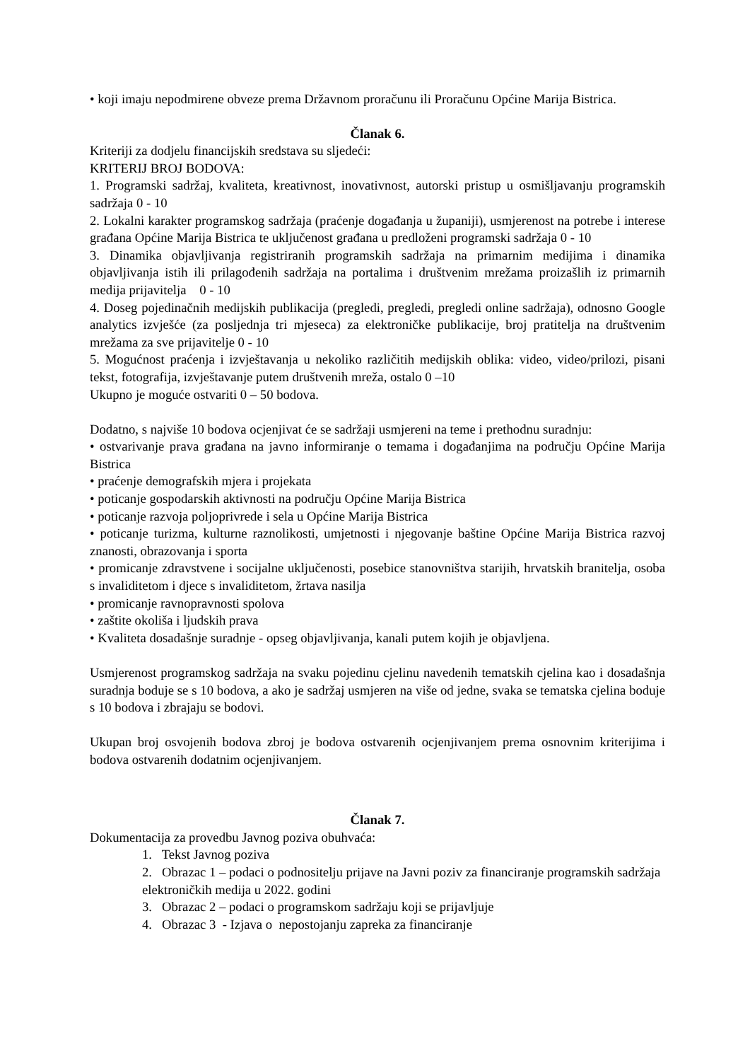• koji imaju nepodmirene obveze prema Državnom proračunu ili Proračunu Općine Marija Bistrica.
Članak 6.
Kriteriji za dodjelu financijskih sredstava su sljedeći:
KRITERIJ BROJ BODOVA:
1. Programski sadržaj, kvaliteta, kreativnost, inovativnost, autorski pristup u osmišljavanju programskih sadržaja 0 - 10
2. Lokalni karakter programskog sadržaja (praćenje događanja u županiji), usmjerenost na potrebe i interese građana Općine Marija Bistrica te uključenost građana u predloženi programski sadržaja 0 - 10
3. Dinamika objavljivanja registriranih programskih sadržaja na primarnim medijima i dinamika objavljivanja istih ili prilagođenih sadržaja na portalima i društvenim mrežama proizašlih iz primarnih medija prijavitelja 0 - 10
4. Doseg pojedinačnih medijskih publikacija (pregledi, pregledi, pregledi online sadržaja), odnosno Google analytics izvješće (za posljednja tri mjeseca) za elektroničke publikacije, broj pratitelja na društvenim mrežama za sve prijavitelje 0 - 10
5. Mogućnost praćenja i izvještavanja u nekoliko različitih medijskih oblika: video, video/prilozi, pisani tekst, fotografija, izvještavanje putem društvenih mreža, ostalo 0 –10
Ukupno je moguće ostvariti 0 – 50 bodova.
Dodatno, s najviše 10 bodova ocjenjivat će se sadržaji usmjereni na teme i prethodnu suradnju:
• ostvarivanje prava građana na javno informiranje o temama i događanjima na području Općine Marija Bistrica
• praćenje demografskih mjera i projekata
• poticanje gospodarskih aktivnosti na području Općine Marija Bistrica
• poticanje razvoja poljoprivrede i sela u Općine Marija Bistrica
• poticanje turizma, kulturne raznolikosti, umjetnosti i njegovanje baštine Općine Marija Bistrica razvoj znanosti, obrazovanja i sporta
• promicanje zdravstvene i socijalne uključenosti, posebice stanovništva starijih, hrvatskih branitelja, osoba s invaliditetom i djece s invaliditetom, žrtava nasilja
• promicanje ravnopravnosti spolova
• zaštite okoliša i ljudskih prava
• Kvaliteta dosadašnje suradnje - opseg objavljivanja, kanali putem kojih je objavljena.
Usmjerenost programskog sadržaja na svaku pojedinu cjelinu navedenih tematskih cjelina kao i dosadašnja suradnja boduje se s 10 bodova, a ako je sadržaj usmjeren na više od jedne, svaka se tematska cjelina boduje s 10 bodova i zbrajaju se bodovi.
Ukupan broj osvojenih bodova zbroj je bodova ostvarenih ocjenjivanjem prema osnovnim kriterijima i bodova ostvarenih dodatnim ocjenjivanjem.
Članak 7.
Dokumentacija za provedbu Javnog poziva obuhvaća:
1. Tekst Javnog poziva
2. Obrazac 1 – podaci o podnositelju prijave na Javni poziv za financiranje programskih sadržaja elektroničkih medija u 2022. godini
3. Obrazac 2 – podaci o programskom sadržaju koji se prijavljuje
4. Obrazac 3 - Izjava o nepostojanju zapreka za financiranje